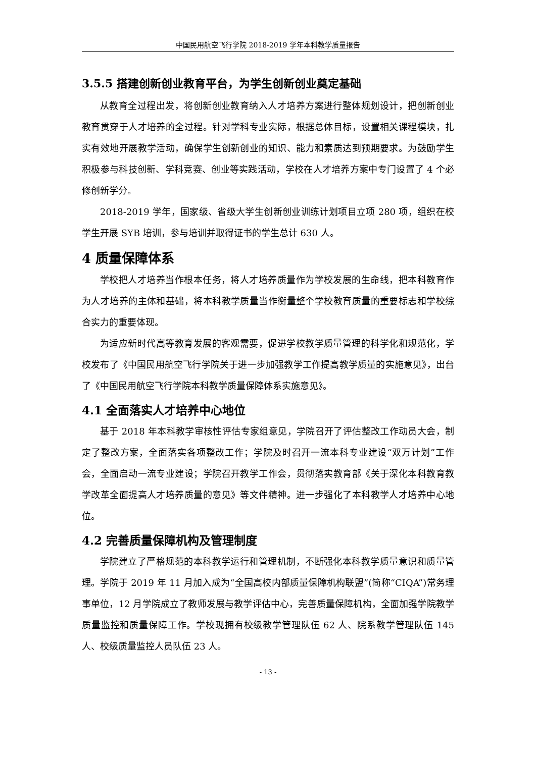中国民用航空飞行学院 2018-2019 学年本科教学质量报告
3.5.5 搭建创新创业教育平台，为学生创新创业奠定基础
从教育全过程出发，将创新创业教育纳入人才培养方案进行整体规划设计，把创新创业教育贯穿于人才培养的全过程。针对学科专业实际，根据总体目标，设置相关课程模块，扎实有效地开展教学活动，确保学生创新创业的知识、能力和素质达到预期要求。为鼓励学生积极参与科技创新、学科竞赛、创业等实践活动，学校在人才培养方案中专门设置了 4 个必修创新学分。
2018-2019 学年，国家级、省级大学生创新创业训练计划项目立项 280 项，组织在校学生开展 SYB 培训，参与培训并取得证书的学生总计 630 人。
4 质量保障体系
学校把人才培养当作根本任务，将人才培养质量作为学校发展的生命线，把本科教育作为人才培养的主体和基础，将本科教学质量当作衡量整个学校教育质量的重要标志和学校综合实力的重要体现。
为适应新时代高等教育发展的客观需要，促进学校教学质量管理的科学化和规范化，学校发布了《中国民用航空飞行学院关于进一步加强教学工作提高教学质量的实施意见》，出台了《中国民用航空飞行学院本科教学质量保障体系实施意见》。
4.1 全面落实人才培养中心地位
基于 2018 年本科教学审核性评估专家组意见，学院召开了评估整改工作动员大会，制定了整改方案，全面落实各项整改工作；学院及时召开一流本科专业建设“双万计划”工作会，全面启动一流专业建设；学院召开教学工作会，贯彻落实教育部《关于深化本科教育教学改革全面提高人才培养质量的意见》等文件精神。进一步强化了本科教学人才培养中心地位。
4.2 完善质量保障机构及管理制度
学院建立了严格规范的本科教学运行和管理机制，不断强化本科教学质量意识和质量管理。学院于 2019 年 11 月加入成为“全国高校内部质量保障机构联盟”(简称“CIQA”)常务理事单位，12 月学院成立了教师发展与教学评估中心，完善质量保障机构，全面加强学院教学质量监控和质量保障工作。学校现拥有校级教学管理队伍 62 人、院系教学管理队伍 145 人、校级质量监控人员队伍 23 人。
- 13 -